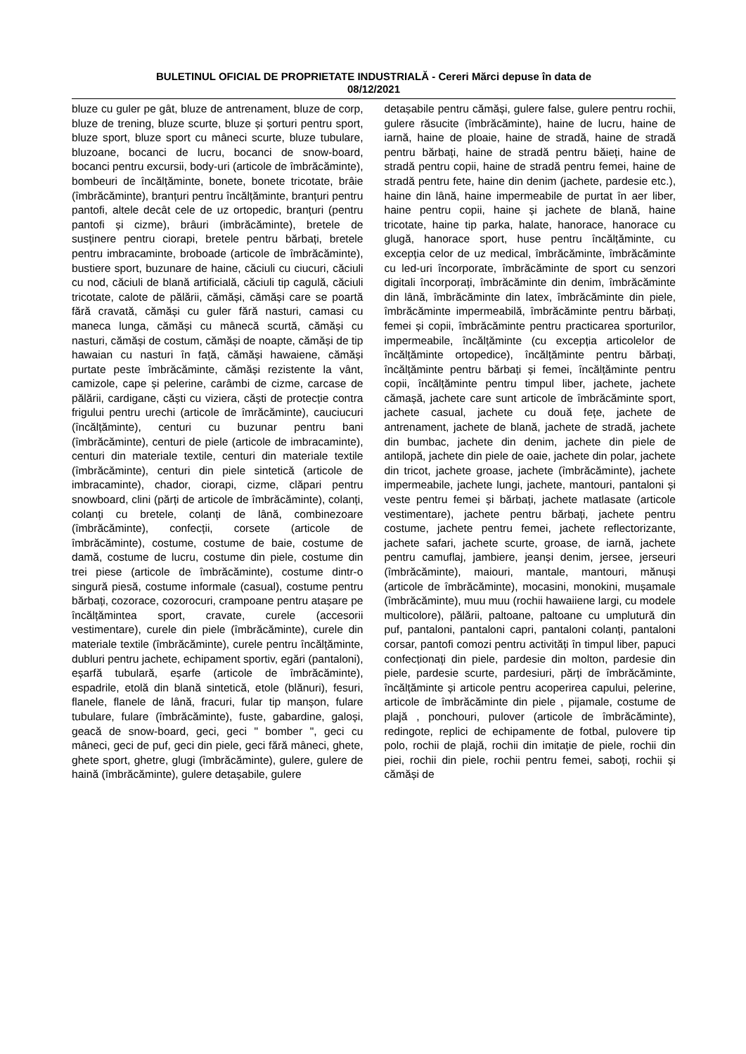BULETINUL OFICIAL DE PROPRIETATE INDUSTRIALĂ - Cereri Mărci depuse în data de
08/12/2021
bluze cu guler pe gât, bluze de antrenament, bluze de corp, bluze de trening, bluze scurte, bluze și șorturi pentru sport, bluze sport, bluze sport cu mâneci scurte, bluze tubulare, bluzoane, bocanci de lucru, bocanci de snow-board, bocanci pentru excursii, body-uri (articole de îmbrăcăminte), bombeuri de încălțăminte, bonete, bonete tricotate, brâie (îmbrăcăminte), branțuri pentru încălțăminte, branțuri pentru pantofi, altele decât cele de uz ortopedic, branțuri (pentru pantofi și cizme), brâuri (imbrăcăminte), bretele de susținere pentru ciorapi, bretele pentru bărbați, bretele pentru imbracaminte, broboade (articole de îmbrăcăminte), bustiere sport, buzunare de haine, căciuli cu ciucuri, căciuli cu nod, căciuli de blană artificială, căciuli tip cagulă, căciuli tricotate, calote de pălării, cămăși, cămăși care se poartă fără cravată, cămăși cu guler fără nasturi, camasi cu maneca lunga, cămăși cu mânecă scurtă, cămăși cu nasturi, cămăși de costum, cămăși de noapte, cămăși de tip hawaian cu nasturi în față, cămăși hawaiene, cămăși purtate peste îmbrăcăminte, cămăși rezistente la vânt, camizole, cape și pelerine, carâmbi de cizme, carcase de pălării, cardigane, căști cu viziera, căști de protecție contra frigului pentru urechi (articole de îmrăcăminte), cauciucuri (încălțăminte), centuri cu buzunar pentru bani (îmbrăcăminte), centuri de piele (articole de imbracaminte), centuri din materiale textile, centuri din materiale textile (îmbrăcăminte), centuri din piele sintetică (articole de imbracaminte), chador, ciorapi, cizme, clăpari pentru snowboard, clini (părți de articole de îmbrăcăminte), colanți, colanți cu bretele, colanți de lână, combinezoare (îmbrăcăminte), confecții, corsete (articole de îmbrăcăminte), costume, costume de baie, costume de damă, costume de lucru, costume din piele, costume din trei piese (articole de îmbrăcăminte), costume dintr-o singură piesă, costume informale (casual), costume pentru bărbați, cozorace, cozorocuri, crampoane pentru atașare pe încălțămintea sport, cravate, curele (accesorii vestimentare), curele din piele (îmbrăcăminte), curele din materiale textile (îmbrăcăminte), curele pentru încălțăminte, dubluri pentru jachete, echipament sportiv, egări (pantaloni), eșarfă tubulară, eșarfe (articole de îmbrăcăminte), espadrile, etolă din blană sintetică, etole (blănuri), fesuri, flanele, flanele de lână, fracuri, fular tip manșon, fulare tubulare, fulare (îmbrăcăminte), fuste, gabardine, galoși, geacă de snow-board, geci, geci " bomber ", geci cu mâneci, geci de puf, geci din piele, geci fără mâneci, ghete, ghete sport, ghetre, glugi (îmbrăcăminte), gulere, gulere de haină (îmbrăcăminte), gulere detașabile, gulere
detașabile pentru cămăși, gulere false, gulere pentru rochii, gulere răsucite (îmbrăcăminte), haine de lucru, haine de iarnă, haine de ploaie, haine de stradă, haine de stradă pentru bărbați, haine de stradă pentru băieți, haine de stradă pentru copii, haine de stradă pentru femei, haine de stradă pentru fete, haine din denim (jachete, pardesie etc.), haine din lână, haine impermeabile de purtat în aer liber, haine pentru copii, haine și jachete de blană, haine tricotate, haine tip parka, halate, hanorace, hanorace cu glugă, hanorace sport, huse pentru încălțăminte, cu excepția celor de uz medical, îmbrăcăminte, îmbrăcăminte cu led-uri încorporate, îmbrăcăminte de sport cu senzori digitali încorporați, îmbrăcăminte din denim, îmbrăcăminte din lână, îmbrăcăminte din latex, îmbrăcăminte din piele, îmbrăcăminte impermeabilă, îmbrăcăminte pentru bărbați, femei și copii, îmbrăcăminte pentru practicarea sporturilor, impermeabile, încălțăminte (cu excepția articolelor de încălțăminte ortopedice), încălțăminte pentru bărbați, încălțăminte pentru bărbați și femei, încălțăminte pentru copii, încălțăminte pentru timpul liber, jachete, jachete cămașă, jachete care sunt articole de îmbrăcăminte sport, jachete casual, jachete cu două fețe, jachete de antrenament, jachete de blană, jachete de stradă, jachete din bumbac, jachete din denim, jachete din piele de antilopă, jachete din piele de oaie, jachete din polar, jachete din tricot, jachete groase, jachete (îmbrăcăminte), jachete impermeabile, jachete lungi, jachete, mantouri, pantaloni și veste pentru femei și bărbați, jachete matlasate (articole vestimentare), jachete pentru bărbați, jachete pentru costume, jachete pentru femei, jachete reflectorizante, jachete safari, jachete scurte, groase, de iarnă, jachete pentru camuflaj, jambiere, jeanși denim, jersee, jerseuri (îmbrăcăminte), maiouri, mantale, mantouri, mănuși (articole de îmbrăcăminte), mocasini, monokini, mușamale (îmbrăcăminte), muu muu (rochii hawaiiene largi, cu modele multicolore), pălării, paltoane, paltoane cu umplutură din puf, pantaloni, pantaloni capri, pantaloni colanți, pantaloni corsar, pantofi comozi pentru activități în timpul liber, papuci confecționați din piele, pardesie din molton, pardesie din piele, pardesie scurte, pardesiuri, părți de îmbrăcăminte, încălțăminte și articole pentru acoperirea capului, pelerine, articole de îmbrăcăminte din piele , pijamale, costume de plajă , ponchouri, pulover (articole de îmbrăcăminte), redingote, replici de echipamente de fotbal, pulovere tip polo, rochii de plajă, rochii din imitație de piele, rochii din piei, rochii din piele, rochii pentru femei, saboți, rochii și cămăși de